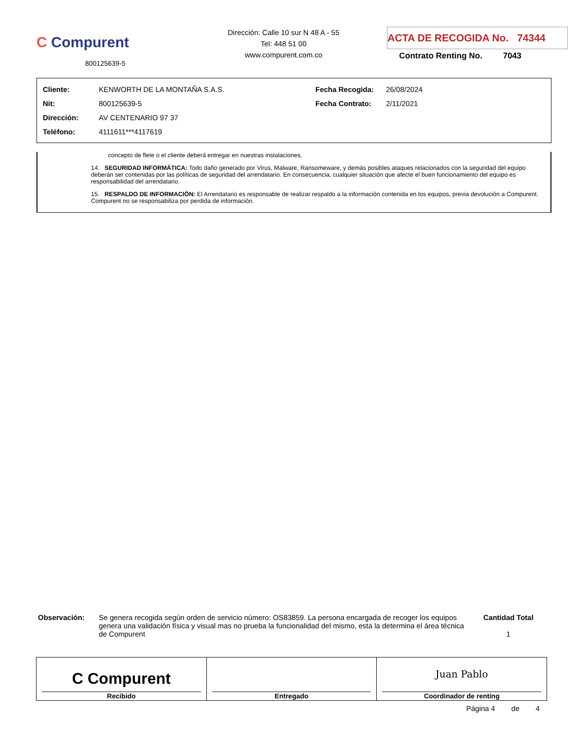C Compurent
800125639-5
Dirección: Calle 10 sur N 48 A - 55
Tel: 448 51 00
www.compurent.com.co
ACTA DE RECOGIDA No. 74344
Contrato Renting No. 7043
| Cliente: | KENWORTH DE LA MONTAÑA S.A.S. | Fecha Recogida: | 26/08/2024 |
| Nit: | 800125639-5 | Fecha Contrato: | 2/11/2021 |
| Dirección: | AV CENTENARIO 97 37 | | |
| Teléfono: | 4111611***4117619 | | |
concepto de flete o el cliente deberá entregar en nuestras instalaciones.
14. SEGURIDAD INFORMÁTICA: Todo daño generado por Virus, Malware, Ransomeware, y demás posibles ataques relacionados con la seguridad del equipo deberán ser contenidas por las políticas de seguridad del arrendatario. En consecuencia, cualquier situación que afecte el buen funcionamiento del equipo es responsabilidad del arrendatario.
15. RESPALDO DE INFORMACIÓN: El Arrendatario es responsable de realizar respaldo a la información contenida en los equipos, previa devolución a Compurent. Compurent no se responsabiliza por perdida de información.
Observación: Se genera recogida según orden de servicio número: OS83859. La persona encargada de recoger los equipos genera una validación física y visual mas no prueba la funcionalidad del mismo, esta la determina el área técnica de Compurent
Cantidad Total
1
| C Compurent Recibido | Entregado | Juan Pablo Coordinador de renting |
Página 4 de 4